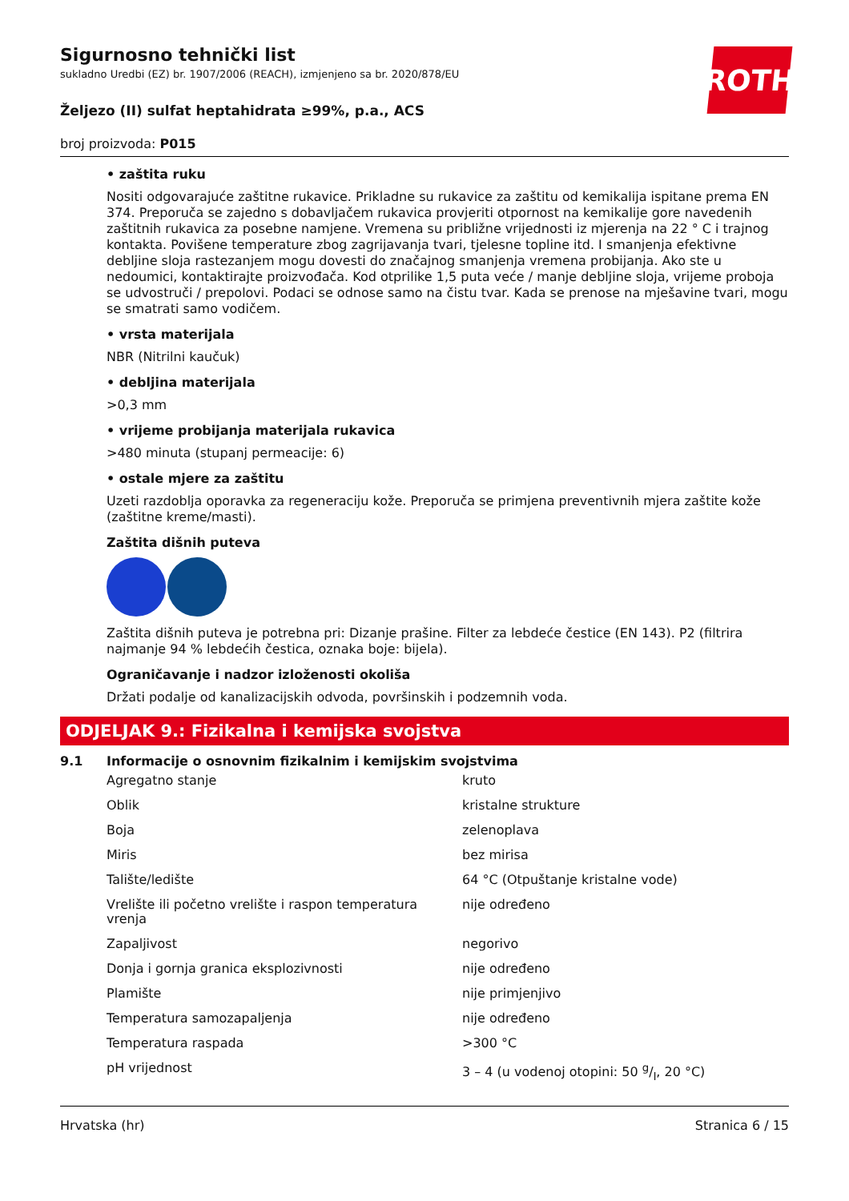ROTH
Sigurnosno tehnički list
sukladno Uredbi (EZ) br. 1907/2006 (REACH), izmjenjeno sa br. 2020/878/EU
Željezo (II) sulfat heptahidrata ≥99%, p.a., ACS
broj proizvoda: P015
• zaštita ruku
Nositi odgovarajuće zaštitne rukavice. Prikladne su rukavice za zaštitu od kemikalija ispitane prema EN 374. Preporuča se zajedno s dobavljačem rukavica provjeriti otpornost na kemikalije gore navedenih zaštitnih rukavica za posebne namjene. Vremena su približne vrijednosti iz mjerenja na 22 ° C i trajnog kontakta. Povišene temperature zbog zagrijavanja tvari, tjelesne topline itd. I smanjenja efektivne debljine sloja rastezanjem mogu dovesti do značajnog smanjenja vremena probijanja. Ako ste u nedoumici, kontaktirajte proizvođača. Kod otprilike 1,5 puta veće / manje debljine sloja, vrijeme proboja se udvostruči / prepolovi. Podaci se odnose samo na čistu tvar. Kada se prenose na mješavine tvari, mogu se smatrati samo vodičem.
• vrsta materijala
NBR (Nitrilni kaučuk)
• debljina materijala
>0,3 mm
• vrijeme probijanja materijala rukavica
>480 minuta (stupanj permeacije: 6)
• ostale mjere za zaštitu
Uzeti razdoblja oporavka za regeneraciju kože. Preporuča se primjena preventivnih mjera zaštite kože (zaštitne kreme/masti).
Zaštita dišnih puteva
Zaštita dišnih puteva je potrebna pri: Dizanje prašine. Filter za lebdeće čestice (EN 143). P2 (filtrira najmanje 94 % lebdećih čestica, oznaka boje: bijela).
Ograničavanje i nadzor izloženosti okoliša
Držati podalje od kanalizacijskih odvoda, površinskih i podzemnih voda.
ODJELJAK 9.: Fizikalna i kemijska svojstva
9.1 Informacije o osnovnim fizikalnim i kemijskim svojstvima
| Agregatno stanje | kruto |
| Oblik | kristalne strukture |
| Boja | zelenoplava |
| Miris | bez mirisa |
| Talište/ledište | 64 °C (Otpuštanje kristalne vode) |
| Vrelište ili početno vrelište i raspon temperatura vrenja | nije određeno |
| Zapaljivost | negorivo |
| Donja i gornja granica eksplozivnosti | nije određeno |
| Plamište | nije primjenjivo |
| Temperatura samozapaljenja | nije određeno |
| Temperatura raspada | >300 °C |
| pH vrijednost | 3 – 4 (u vodenoj otopini: 50 g/l, 20 °C) |
Hrvatska (hr) Stranica 6 / 15